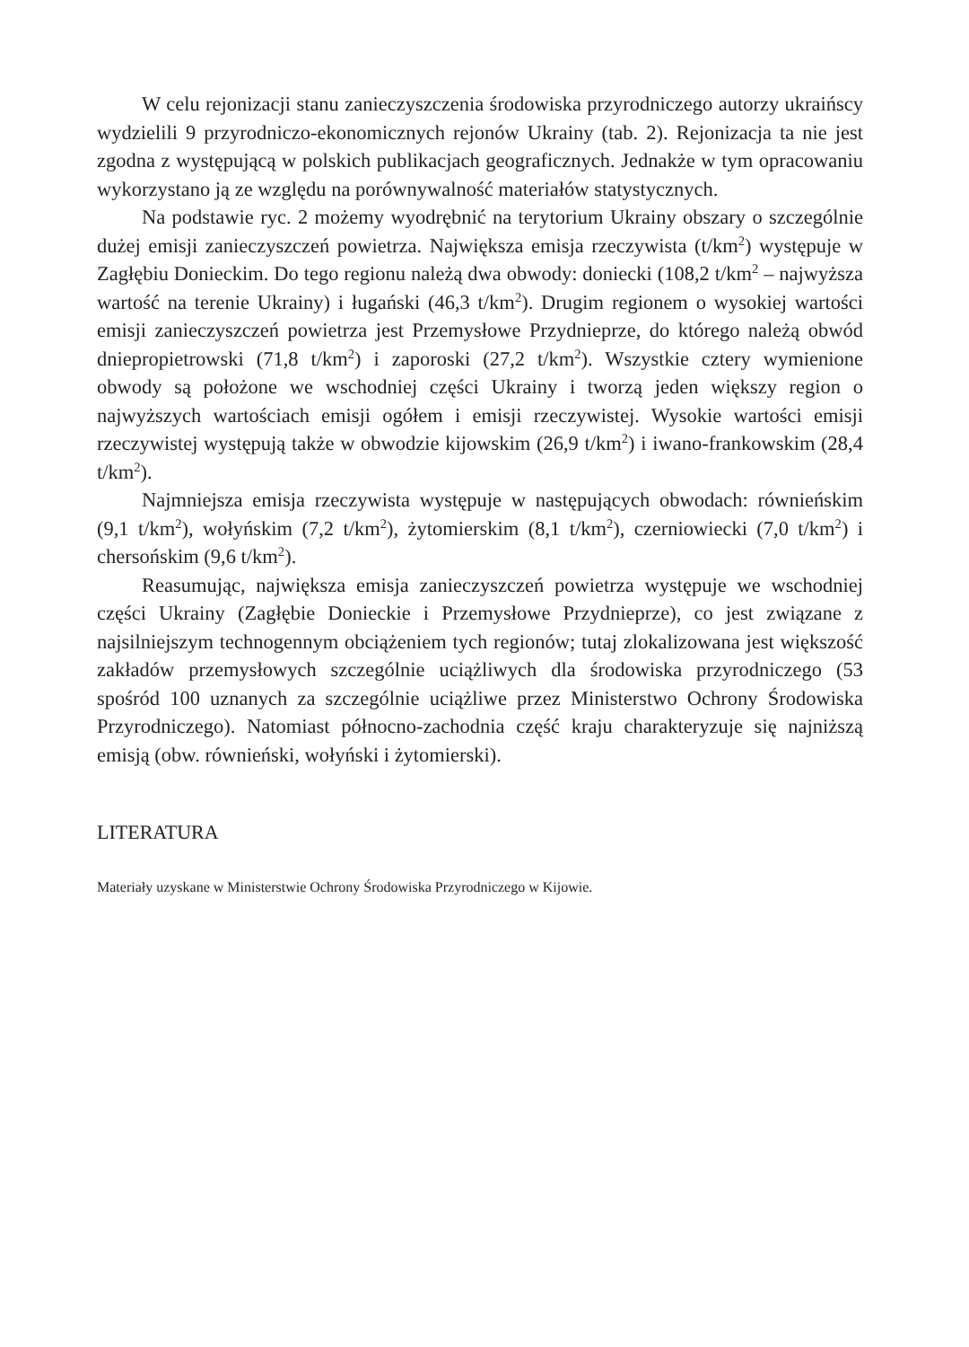W celu rejonizacji stanu zanieczyszczenia środowiska przyrodniczego autorzy ukraińscy wydzielili 9 przyrodniczo-ekonomicznych rejonów Ukrainy (tab. 2). Rejonizacja ta nie jest zgodna z występującą w polskich publikacjach geograficznych. Jednakże w tym opracowaniu wykorzystano ją ze względu na porównywalność materiałów statystycznych.
Na podstawie ryc. 2 możemy wyodrębnić na terytorium Ukrainy obszary o szczególnie dużej emisji zanieczyszczeń powietrza. Największa emisja rzeczywista (t/km<sup>2</sup>) występuje w Zagłębiu Donieckim. Do tego regionu należą dwa obwody: doniecki (108,2 t/km<sup>2</sup> – najwyższa wartość na terenie Ukrainy) i ługański (46,3 t/km<sup>2</sup>). Drugim regionem o wysokiej wartości emisji zanieczyszczeń powietrza jest Przemysłowe Przydnieprze, do którego należą obwód dniepropietrowski (71,8 t/km<sup>2</sup>) i zaporoski (27,2 t/km<sup>2</sup>). Wszystkie cztery wymienione obwody są położone we wschodniej części Ukrainy i tworzą jeden większy region o najwyższych wartościach emisji ogółem i emisji rzeczywistej. Wysokie wartości emisji rzeczywistej występują także w obwodzie kijowskim (26,9 t/km<sup>2</sup>) i iwano-frankowskim (28,4 t/km<sup>2</sup>).
Najmniejsza emisja rzeczywista występuje w następujących obwodach: równieńskim (9,1 t/km<sup>2</sup>), wołyńskim (7,2 t/km<sup>2</sup>), żytomierskim (8,1 t/km<sup>2</sup>), czerniowiecki (7,0 t/km<sup>2</sup>) i chersońskim (9,6 t/km<sup>2</sup>).
Reasumując, największa emisja zanieczyszczeń powietrza występuje we wschodniej części Ukrainy (Zagłębie Donieckie i Przemysłowe Przydnieprze), co jest związane z najsilniejszym technogennym obciążeniem tych regionów; tutaj zlokalizowana jest większość zakładów przemysłowych szczególnie uciążliwych dla środowiska przyrodniczego (53 spośród 100 uznanych za szczególnie uciążliwe przez Ministerstwo Ochrony Środowiska Przyrodniczego). Natomiast północno-zachodnia część kraju charakteryzuje się najniższą emisją (obw. równieński, wołyński i żytomierski).
LITERATURA
Materiały uzyskane w Ministerstwie Ochrony Środowiska Przyrodniczego w Kijowie.